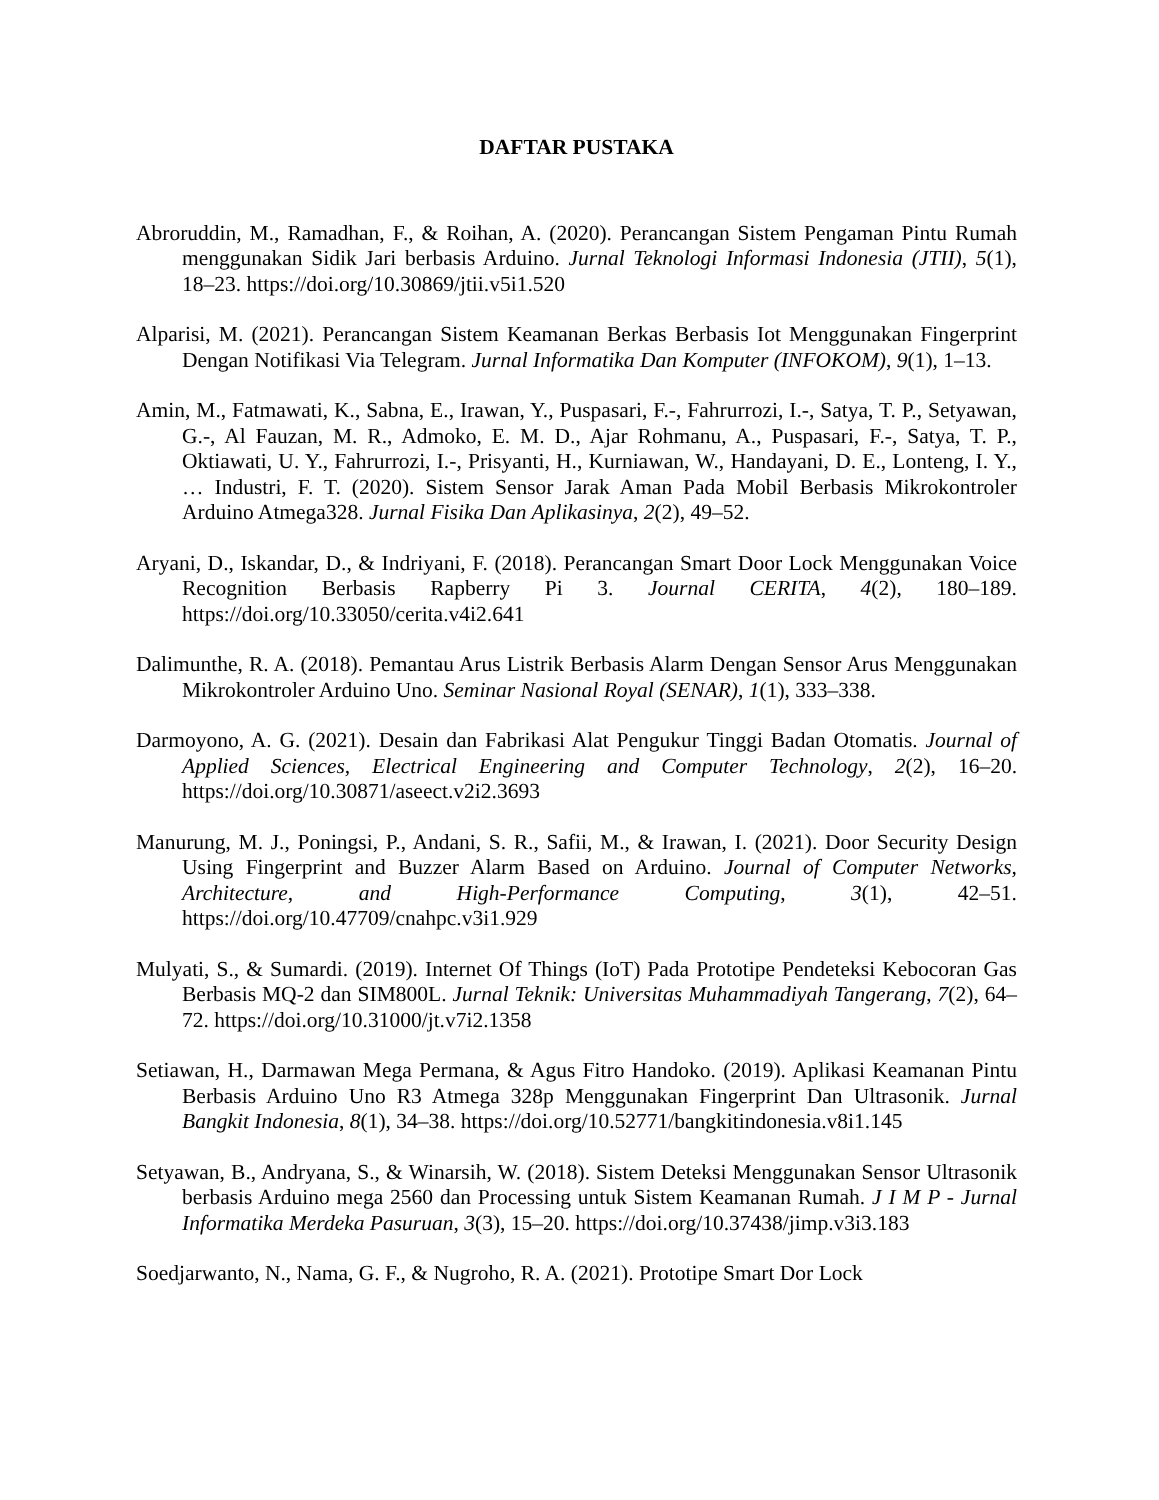DAFTAR PUSTAKA
Abroruddin, M., Ramadhan, F., & Roihan, A. (2020). Perancangan Sistem Pengaman Pintu Rumah menggunakan Sidik Jari berbasis Arduino. Jurnal Teknologi Informasi Indonesia (JTII), 5(1), 18–23. https://doi.org/10.30869/jtii.v5i1.520
Alparisi, M. (2021). Perancangan Sistem Keamanan Berkas Berbasis Iot Menggunakan Fingerprint Dengan Notifikasi Via Telegram. Jurnal Informatika Dan Komputer (INFOKOM), 9(1), 1–13.
Amin, M., Fatmawati, K., Sabna, E., Irawan, Y., Puspasari, F.-, Fahrurrozi, I.-, Satya, T. P., Setyawan, G.-, Al Fauzan, M. R., Admoko, E. M. D., Ajar Rohmanu, A., Puspasari, F.-, Satya, T. P., Oktiawati, U. Y., Fahrurrozi, I.-, Prisyanti, H., Kurniawan, W., Handayani, D. E., Lonteng, I. Y., … Industri, F. T. (2020). Sistem Sensor Jarak Aman Pada Mobil Berbasis Mikrokontroler Arduino Atmega328. Jurnal Fisika Dan Aplikasinya, 2(2), 49–52.
Aryani, D., Iskandar, D., & Indriyani, F. (2018). Perancangan Smart Door Lock Menggunakan Voice Recognition Berbasis Rapberry Pi 3. Journal CERITA, 4(2), 180–189. https://doi.org/10.33050/cerita.v4i2.641
Dalimunthe, R. A. (2018). Pemantau Arus Listrik Berbasis Alarm Dengan Sensor Arus Menggunakan Mikrokontroler Arduino Uno. Seminar Nasional Royal (SENAR), 1(1), 333–338.
Darmoyono, A. G. (2021). Desain dan Fabrikasi Alat Pengukur Tinggi Badan Otomatis. Journal of Applied Sciences, Electrical Engineering and Computer Technology, 2(2), 16–20. https://doi.org/10.30871/aseect.v2i2.3693
Manurung, M. J., Poningsi, P., Andani, S. R., Safii, M., & Irawan, I. (2021). Door Security Design Using Fingerprint and Buzzer Alarm Based on Arduino. Journal of Computer Networks, Architecture, and High-Performance Computing, 3(1), 42–51. https://doi.org/10.47709/cnahpc.v3i1.929
Mulyati, S., & Sumardi. (2019). Internet Of Things (IoT) Pada Prototipe Pendeteksi Kebocoran Gas Berbasis MQ-2 dan SIM800L. Jurnal Teknik: Universitas Muhammadiyah Tangerang, 7(2), 64–72. https://doi.org/10.31000/jt.v7i2.1358
Setiawan, H., Darmawan Mega Permana, & Agus Fitro Handoko. (2019). Aplikasi Keamanan Pintu Berbasis Arduino Uno R3 Atmega 328p Menggunakan Fingerprint Dan Ultrasonik. Jurnal Bangkit Indonesia, 8(1), 34–38. https://doi.org/10.52771/bangkitindonesia.v8i1.145
Setyawan, B., Andryana, S., & Winarsih, W. (2018). Sistem Deteksi Menggunakan Sensor Ultrasonik berbasis Arduino mega 2560 dan Processing untuk Sistem Keamanan Rumah. J I M P - Jurnal Informatika Merdeka Pasuruan, 3(3), 15–20. https://doi.org/10.37438/jimp.v3i3.183
Soedjarwanto, N., Nama, G. F., & Nugroho, R. A. (2021). Prototipe Smart Dor Lock